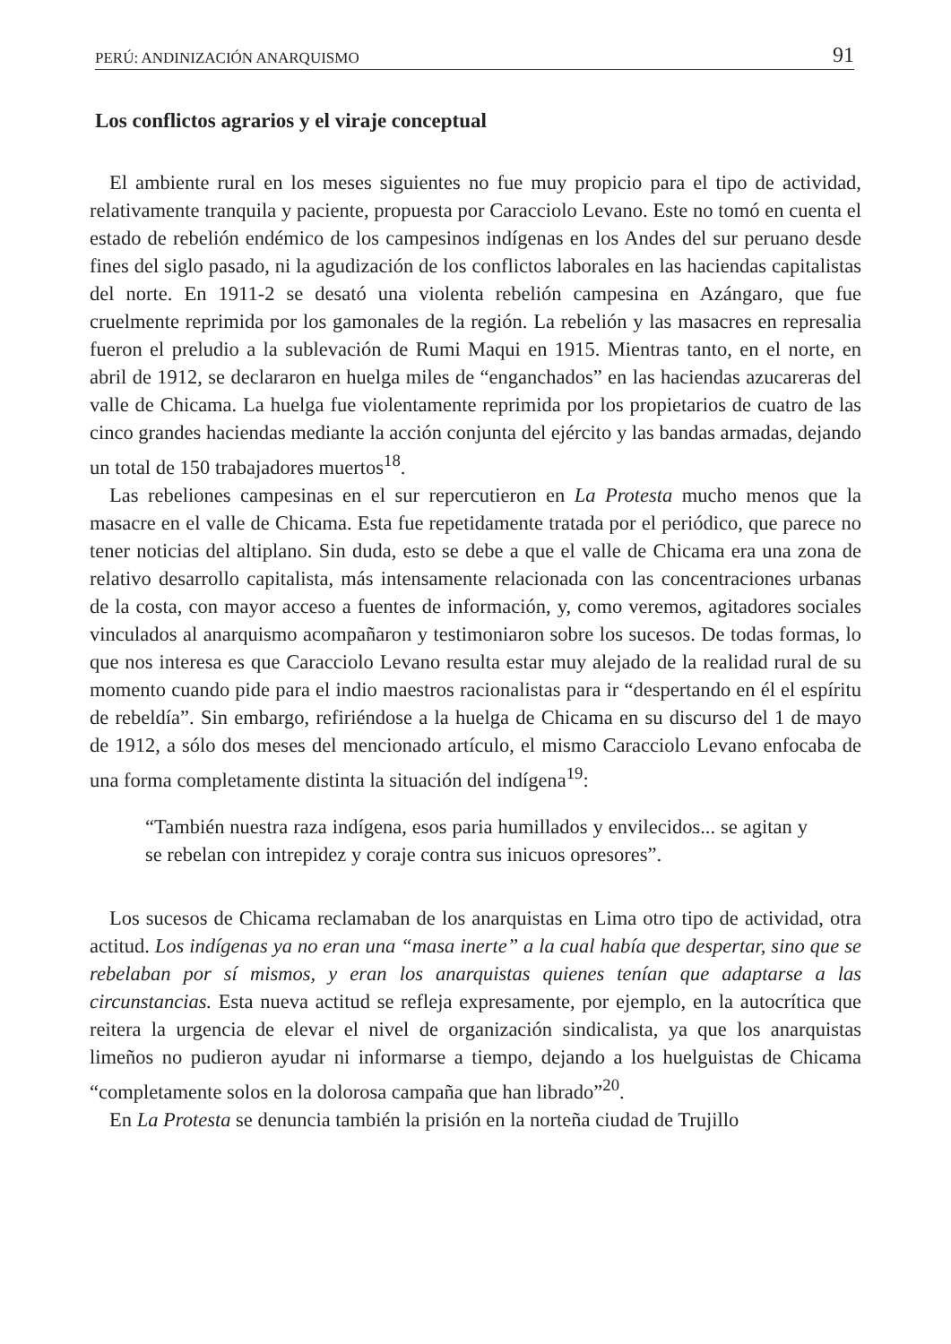PERÚ: ANDINIZACIÓN ANARQUISMO 91
Los conflictos agrarios y el viraje conceptual
El ambiente rural en los meses siguientes no fue muy propicio para el tipo de actividad, relativamente tranquila y paciente, propuesta por Caracciolo Levano. Este no tomó en cuenta el estado de rebelión endémico de los campesinos indígenas en los Andes del sur peruano desde fines del siglo pasado, ni la agudización de los conflictos laborales en las haciendas capitalistas del norte. En 1911-2 se desató una violenta rebelión campesina en Azángaro, que fue cruelmente reprimida por los gamonales de la región. La rebelión y las masacres en represalia fueron el preludio a la sublevación de Rumi Maqui en 1915. Mientras tanto, en el norte, en abril de 1912, se declararon en huelga miles de “enganchados” en las haciendas azucareras del valle de Chicama. La huelga fue violentamente reprimida por los propietarios de cuatro de las cinco grandes haciendas mediante la acción conjunta del ejército y las bandas armadas, dejando un total de 150 trabajadores muertos<sup>18</sup>.
Las rebeliones campesinas en el sur repercutieron en La Protesta mucho menos que la masacre en el valle de Chicama. Esta fue repetidamente tratada por el periódico, que parece no tener noticias del altiplano. Sin duda, esto se debe a que el valle de Chicama era una zona de relativo desarrollo capitalista, más intensamente relacionada con las concentraciones urbanas de la costa, con mayor acceso a fuentes de información, y, como veremos, agitadores sociales vinculados al anarquismo acompañaron y testimoniaron sobre los sucesos. De todas formas, lo que nos interesa es que Caracciolo Levano resulta estar muy alejado de la realidad rural de su momento cuando pide para el indio maestros racionalistas para ir “despertando en él el espíritu de rebeldía”. Sin embargo, refiriéndose a la huelga de Chicama en su discurso del 1 de mayo de 1912, a sólo dos meses del mencionado artículo, el mismo Caracciolo Levano enfocaba de una forma completamente distinta la situación del indígena<sup>19</sup>:
“También nuestra raza indígena, esos paria humillados y envilecidos... se agitan y se rebelan con intrepidez y coraje contra sus inicuos opresores”.
Los sucesos de Chicama reclamaban de los anarquistas en Lima otro tipo de actividad, otra actitud. Los indígenas ya no eran una “masa inerte” a la cual había que despertar, sino que se rebelaban por sí mismos, y eran los anarquistas quienes tenían que adaptarse a las circunstancias. Esta nueva actitud se refleja expresamente, por ejemplo, en la autocrítica que reitera la urgencia de elevar el nivel de organización sindicalista, ya que los anarquistas limeños no pudieron ayudar ni informarse a tiempo, dejando a los huelguistas de Chicama “completamente solos en la dolorosa campaña que han librado”<sup>20</sup>.
En La Protesta se denuncia también la prisión en la norteña ciudad de Trujillo